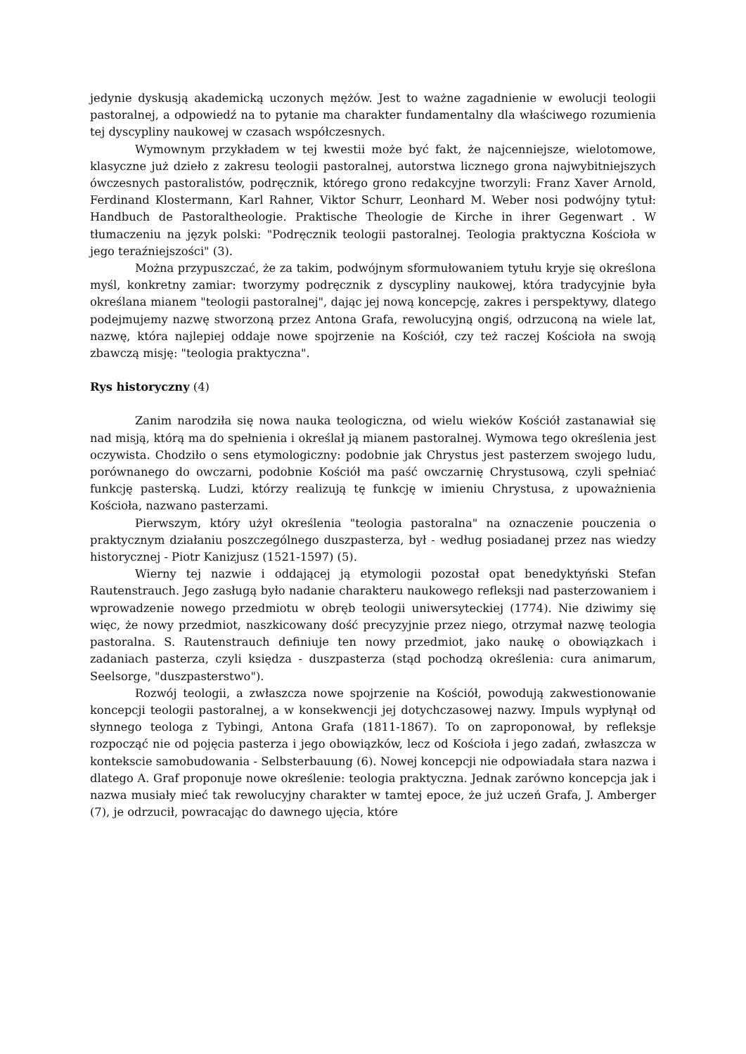jedynie dyskusją akademicką uczonych mężów. Jest to ważne zagadnienie w ewolucji teologii pastoralnej, a odpowiedź na to pytanie ma charakter fundamentalny dla właściwego rozumienia tej dyscypliny naukowej w czasach współczesnych.
Wymownym przykładem w tej kwestii może być fakt, że najcenniejsze, wielotomowe, klasyczne już dzieło z zakresu teologii pastoralnej, autorstwa licznego grona najwybitniejszych ówczesnych pastoralistów, podręcznik, którego grono redakcyjne tworzyli: Franz Xaver Arnold, Ferdinand Klostermann, Karl Rahner, Viktor Schurr, Leonhard M. Weber nosi podwójny tytuł: Handbuch de Pastoraltheologie. Praktische Theologie de Kirche in ihrer Gegenwart . W tłumaczeniu na język polski: "Podręcznik teologii pastoralnej. Teologia praktyczna Kościoła w jego teraźniejszości" (3).
Można przypuszczać, że za takim, podwójnym sformułowaniem tytułu kryje się określona myśl, konkretny zamiar: tworzymy podręcznik z dyscypliny naukowej, która tradycyjnie była określana mianem "teologii pastoralnej", dając jej nową koncepcję, zakres i perspektywy, dlatego podejmujemy nazwę stworzoną przez Antona Grafa, rewolucyjną ongiś, odrzuconą na wiele lat, nazwę, która najlepiej oddaje nowe spojrzenie na Kościół, czy też raczej Kościoła na swoją zbawczą misję: "teologia praktyczna".
Rys historyczny (4)
Zanim narodziła się nowa nauka teologiczna, od wielu wieków Kościół zastanawiał się nad misją, którą ma do spełnienia i określał ją mianem pastoralnej. Wymowa tego określenia jest oczywista. Chodziło o sens etymologiczny: podobnie jak Chrystus jest pasterzem swojego ludu, porównanego do owczarni, podobnie Kościół ma paść owczarnię Chrystusową, czyli spełniać funkcję pasterską. Ludzi, którzy realizują tę funkcję w imieniu Chrystusa, z upoważnienia Kościoła, nazwano pasterzami.
Pierwszym, który użył określenia "teologia pastoralna" na oznaczenie pouczenia o praktycznym działaniu poszczególnego duszpasterza, był - według posiadanej przez nas wiedzy historycznej - Piotr Kanizjusz (1521-1597) (5).
Wierny tej nazwie i oddającej ją etymologii pozostał opat benedyktyński Stefan Rautenstrauch. Jego zasługą było nadanie charakteru naukowego refleksji nad pasterzowaniem i wprowadzenie nowego przedmiotu w obręb teologii uniwersyteckiej (1774). Nie dziwimy się więc, że nowy przedmiot, naszkicowany dość precyzyjnie przez niego, otrzymał nazwę teologia pastoralna. S. Rautenstrauch definiuje ten nowy przedmiot, jako naukę o obowiązkach i zadaniach pasterza, czyli księdza - duszpasterza (stąd pochodzą określenia: cura animarum, Seelsorge, "duszpasterstwo").
Rozwój teologii, a zwłaszcza nowe spojrzenie na Kościół, powodują zakwestionowanie koncepcji teologii pastoralnej, a w konsekwencji jej dotychczasowej nazwy. Impuls wypłynął od słynnego teologa z Tybingi, Antona Grafa (1811-1867). To on zaproponował, by refleksje rozpocząć nie od pojęcia pasterza i jego obowiązków, lecz od Kościoła i jego zadań, zwłaszcza w kontekscie samobudowania - Selbsterbauung (6). Nowej koncepcji nie odpowiadała stara nazwa i dlatego A. Graf proponuje nowe określenie: teologia praktyczna. Jednak zarówno koncepcja jak i nazwa musiały mieć tak rewolucyjny charakter w tamtej epoce, że już uczeń Grafa, J. Amberger (7), je odrzucił, powracając do dawnego ujęcia, które